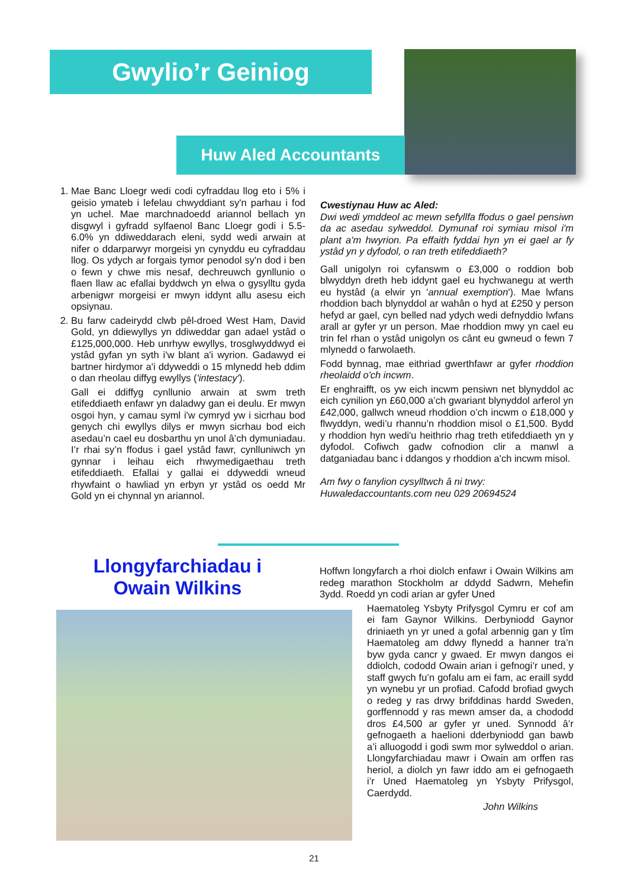Gwylio’r Geiniog
Huw Aled Accountants
1. Mae Banc Lloegr wedi codi cyfraddau llog eto i 5% i geisio ymateb i lefelau chwyddiant sy'n parhau i fod yn uchel. Mae marchnadoedd ariannol bellach yn disgwyl i gyfradd sylfaenol Banc Lloegr godi i 5.5-6.0% yn ddiweddarach eleni, sydd wedi arwain at nifer o ddarparwyr morgeisi yn cynyddu eu cyfraddau llog. Os ydych ar forgais tymor penodol sy'n dod i ben o fewn y chwe mis nesaf, dechreuwch gynllunio o flaen llaw ac efallai byddwch yn elwa o gysylltu gyda arbenigwr morgeisi er mwyn iddynt allu asesu eich opsiynau.
2. Bu farw cadeirydd clwb pêl-droed West Ham, David Gold, yn ddiewyllys yn ddiweddar gan adael ystâd o £125,000,000. Heb unrhyw ewyllys, trosglwyddwyd ei ystâd gyfan yn syth i'w blant a'i wyrion. Gadawyd ei bartner hirdymor a'i ddyweddi o 15 mlynedd heb ddim o dan rheolau diffyg ewyllys ('intestacy').
Gall ei ddiffyg cynllunio arwain at swm treth etifeddiaeth enfawr yn daladwy gan ei deulu. Er mwyn osgoi hyn, y camau syml i'w cymryd yw i sicrhau bod genych chi ewyllys dilys er mwyn sicrhau bod eich asedau’n cael eu dosbarthu yn unol â’ch dymuniadau. I’r rhai sy’n ffodus i gael ystâd fawr, cynlluniwch yn gynnar i leihau eich rhwymedigaethau treth etifeddiaeth. Efallai y gallai ei ddyweddi wneud rhywfaint o hawliad yn erbyn yr ystâd os oedd Mr Gold yn ei chynnal yn ariannol.
Cwestiynau Huw ac Aled:
Dwi wedi ymddeol ac mewn sefyllfa ffodus o gael pensiwn da ac asedau sylweddol. Dymunaf roi symiau misol i'm plant a'm hwyrion. Pa effaith fyddai hyn yn ei gael ar fy ystâd yn y dyfodol, o ran treth etifeddiaeth?
Gall unigolyn roi cyfanswm o £3,000 o roddion bob blwyddyn dreth heb iddynt gael eu hychwanegu at werth eu hystâd (a elwir yn 'annual exemption'). Mae lwfans rhoddion bach blynyddol ar wahân o hyd at £250 y person hefyd ar gael, cyn belled nad ydych wedi defnyddio lwfans arall ar gyfer yr un person. Mae rhoddion mwy yn cael eu trin fel rhan o ystâd unigolyn os cânt eu gwneud o fewn 7 mlynedd o farwolaeth.
Fodd bynnag, mae eithriad gwerthfawr ar gyfer rhoddion rheolaidd o'ch incwm.
Er enghraifft, os yw eich incwm pensiwn net blynyddol ac eich cynilion yn £60,000 a’ch gwariant blynyddol arferol yn £42,000, gallwch wneud rhoddion o’ch incwm o £18,000 y flwyddyn, wedi’u rhannu’n rhoddion misol o £1,500. Bydd y rhoddion hyn wedi'u heithrio rhag treth etifeddiaeth yn y dyfodol. Cofiwch gadw cofnodion clir a manwl a datganiadau banc i ddangos y rhoddion a'ch incwm misol.
Am fwy o fanylion cysylltwch â ni trwy:
Huwaledaccountants.com neu 029 20694524
Llongyfarchiadau i Owain Wilkins
Hoffwn longyfarch a rhoi diolch enfawr i Owain Wilkins am redeg marathon Stockholm ar ddydd Sadwrn, Mehefin 3ydd. Roedd yn codi arian ar gyfer Uned
Haematoleg Ysbyty Prifysgol Cymru er cof am ei fam Gaynor Wilkins. Derbyniodd Gaynor driniaeth yn yr uned a gofal arbennig gan y tîm Haematoleg am ddwy flynedd a hanner tra’n byw gyda cancr y gwaed. Er mwyn dangos ei ddiolch, cododd Owain arian i gefnogi’r uned, y staff gwych fu’n gofalu am ei fam, ac eraill sydd yn wynebu yr un profiad. Cafodd brofiad gwych o redeg y ras drwy brifddinas hardd Sweden, gorffennodd y ras mewn amser da, a chododd dros £4,500 ar gyfer yr uned. Synnodd â’r gefnogaeth a haelioni dderbyniodd gan bawb a’i alluogodd i godi swm mor sylweddol o arian. Llongyfarchiadau mawr i Owain am orffen ras heriol, a diolch yn fawr iddo am ei gefnogaeth i’r Uned Haematoleg yn Ysbyty Prifysgol, Caerdydd.
John Wilkins
21